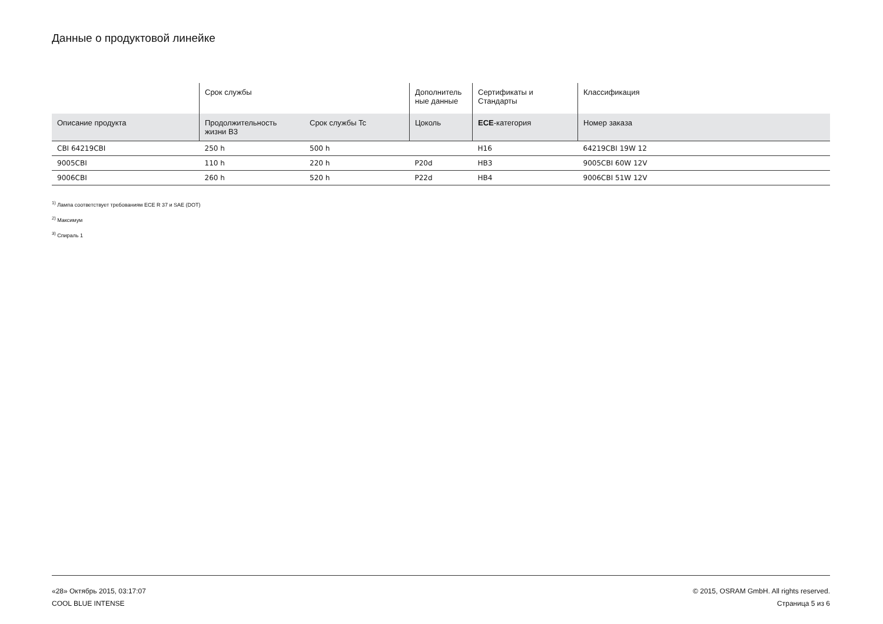Данные о продуктовой линейке
| | Срок службы | | Дополнитель ные данные | Сертификаты и Стандарты | Классификация |
| --- | --- | --- | --- | --- | --- |
| Описание продукта | Продолжительность жизни B3 | Срок службы Tc | Цоколь | ECE -категория | Номер заказа |
| CBI 64219CBI | 250 h | 500 h | | H16 | 64219CBI 19W 12 |
| 9005CBI | 110 h | 220 h | P20d | HB3 | 9005CBI 60W 12V |
| 9006CBI | 260 h | 520 h | P22d | HB4 | 9006CBI 51W 12V |
<sup>1)</sup> Лампа соответствует требованиям ECE R 37 и SAE (DOT)
<sup>2)</sup> Максимум
<sup>3)</sup> Спираль 1
«28» Октябрь 2015, 03:17:07
COOL BLUE INTENSE
© 2015, OSRAM GmbH. All rights reserved.
Страница 5 из 6